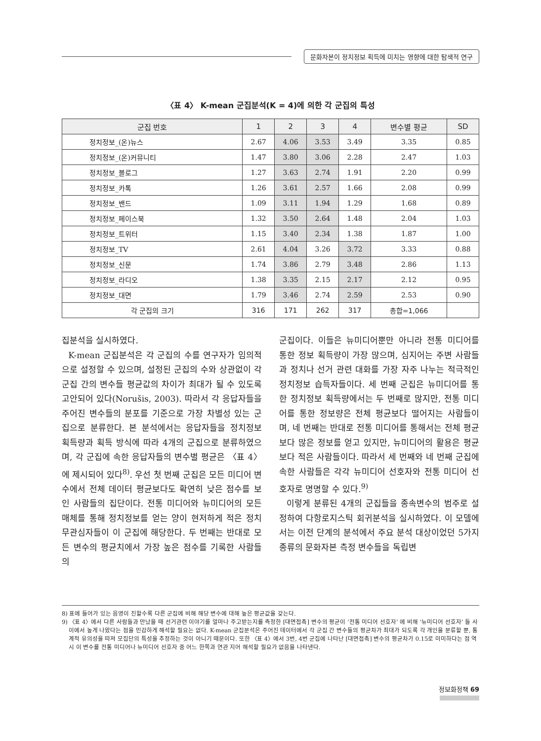문화자본이 정치정보 획득에 미치는 영향에 대한 탐색적 연구
〈표 4〉 K-mean 군집분석(K = 4)에 의한 각 군집의 특성
| 군집 번호 | 1 | 2 | 3 | 4 | 변수별 평균 | SD |
| --- | --- | --- | --- | --- | --- | --- |
| 정치정보_(온)뉴스 | 2.67 | 4.06 | 3.53 | 3.49 | 3.35 | 0.85 |
| 정치정보_(온)커뮤니티 | 1.47 | 3.80 | 3.06 | 2.28 | 2.47 | 1.03 |
| 정치정보_블로그 | 1.27 | 3.63 | 2.74 | 1.91 | 2.20 | 0.99 |
| 정치정보_카톡 | 1.26 | 3.61 | 2.57 | 1.66 | 2.08 | 0.99 |
| 정치정보_밴드 | 1.09 | 3.11 | 1.94 | 1.29 | 1.68 | 0.89 |
| 정치정보_페이스북 | 1.32 | 3.50 | 2.64 | 1.48 | 2.04 | 1.03 |
| 정치정보_트위터 | 1.15 | 3.40 | 2.34 | 1.38 | 1.87 | 1.00 |
| 정치정보_TV | 2.61 | 4.04 | 3.26 | 3.72 | 3.33 | 0.88 |
| 정치정보_신문 | 1.74 | 3.86 | 2.79 | 3.48 | 2.86 | 1.13 |
| 정치정보_라디오 | 1.38 | 3.35 | 2.15 | 2.17 | 2.12 | 0.95 |
| 정치정보_대면 | 1.79 | 3.46 | 2.74 | 2.59 | 2.53 | 0.90 |
| 각 군집의 크기 | 316 | 171 | 262 | 317 | 총합=1,066 | |
집분석을 실시하였다.
K-mean 군집분석은 각 군집의 수를 연구자가 임의적으로 설정할 수 있으며, 설정된 군집의 수와 상관없이 각 군집 간의 변수들 평균값의 차이가 최대가 될 수 있도록 고안되어 있다(Norušis, 2003). 따라서 각 응답자들을 주어진 변수들의 분포를 기준으로 가장 차별성 있는 군집으로 분류한다. 본 분석에서는 응답자들을 정치정보 획득량과 획득 방식에 따라 4개의 군집으로 분류하였으며, 각 군집에 속한 응답자들의 변수별 평균은 〈표 4〉에 제시되어 있다<sup>8)</sup>. 우선 첫 번째 군집은 모든 미디어 변수에서 전체 데이터 평균보다도 확연히 낮은 점수를 보인 사람들의 집단이다. 전통 미디어와 뉴미디어의 모든 매체를 통해 정치정보를 얻는 양이 현저하게 적은 정치 무관심자들이 이 군집에 해당한다. 두 번째는 반대로 모든 변수의 평균치에서 가장 높은 점수를 기록한 사람들의
군집이다. 이들은 뉴미디어뿐만 아니라 전통 미디어를 통한 정보 획득량이 가장 많으며, 심지어는 주변 사람들과 정치나 선거 관련 대화를 가장 자주 나누는 적극적인 정치정보 습득자들이다. 세 번째 군집은 뉴미디어를 통한 정치정보 획득량에서는 두 번째로 많지만, 전통 미디어를 통한 정보량은 전체 평균보다 떨어지는 사람들이며, 네 번째는 반대로 전통 미디어를 통해서는 전체 평균보다 많은 정보를 얻고 있지만, 뉴미디어의 활용은 평균보다 적은 사람들이다. 따라서 세 번째와 네 번째 군집에 속한 사람들은 각각 뉴미디어 선호자와 전통 미디어 선호자로 명명할 수 있다.<sup>9)</sup>
이렇게 분류된 4개의 군집들을 종속변수의 범주로 설정하여 다항로지스틱 회귀분석을 실시하였다. 이 모델에서는 이전 단계의 분석에서 주요 분석 대상이었던 5가지 종류의 문화자본 측정 변수들을 독립변
8) 표에 들어가 있는 음영이 진할수록 다른 군집에 비해 해당 변수에 대해 높은 평균값을 갖는다.
9) 〈표 4〉에서 다른 사람들과 만났을 때 선거관련 이야기를 얼마나 주고받는지를 측정한 [대면접촉] 변수의 평균이 ‘전통 미디어 선호자’ 에 비해 ‘뉴미디어 선호자’ 들 사이에서 높게 나왔다는 점을 민감하게 해석할 필요는 없다. K-mean 군집분석은 주어진 데이터에서 각 군집 간 변수들의 평균차가 최대가 되도록 각 개인을 분류할 뿐, 통계적 유의성을 따져 모집단의 특성을 추정하는 것이 아니기 때문이다. 또한 〈표 4〉에서 3번, 4번 군집에 나타난 [대면접촉] 변수의 평균차가 0.15로 미미하다는 점 역시 이 변수를 전통 미디어나 뉴미디어 선호자 중 어느 한쪽과 연관 지어 해석할 필요가 없음을 나타낸다.
정보화정책 69